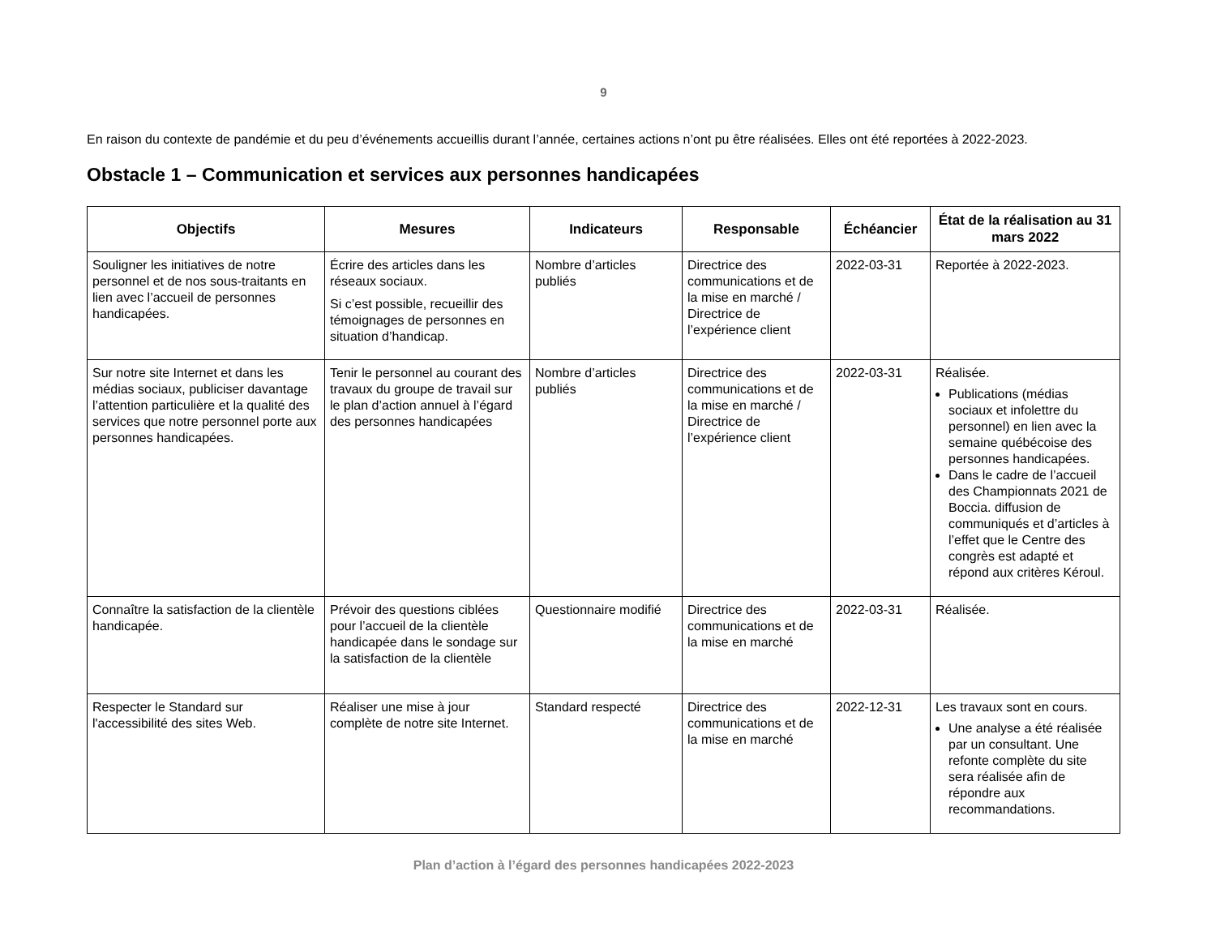9
En raison du contexte de pandémie et du peu d’événements accueillis durant l’année, certaines actions n’ont pu être réalisées. Elles ont été reportées à 2022-2023.
Obstacle 1 – Communication et services aux personnes handicapées
| Objectifs | Mesures | Indicateurs | Responsable | Échéancier | État de la réalisation au 31 mars 2022 |
| --- | --- | --- | --- | --- | --- |
| Souligner les initiatives de notre personnel et de nos sous-traitants en lien avec l’accueil de personnes handicapées. | Écrire des articles dans les réseaux sociaux. Si c’est possible, recueillir des témoignages de personnes en situation d’handicap. | Nombre d’articles publiés | Directrice des communications et de la mise en marché / Directrice de l’expérience client | 2022-03-31 | Reportée à 2022-2023. |
| Sur notre site Internet et dans les médias sociaux, publiciser davantage l’attention particulière et la qualité des services que notre personnel porte aux personnes handicapées. | Tenir le personnel au courant des travaux du groupe de travail sur le plan d’action annuel à l’égard des personnes handicapées | Nombre d’articles publiés | Directrice des communications et de la mise en marché / Directrice de l’expérience client | 2022-03-31 | Réalisée. Publications (médias sociaux et infolettre du personnel) en lien avec la semaine québécoise des personnes handicapées. Dans le cadre de l’accueil des Championnats 2021 de Boccia. diffusion de communiqués et d’articles à l’effet que le Centre des congrès est adapté et répond aux critères Kéroul. |
| Connaître la satisfaction de la clientèle handicapée. | Prévoir des questions ciblées pour l’accueil de la clientèle handicapée dans le sondage sur la satisfaction de la clientèle | Questionnaire modifié | Directrice des communications et de la mise en marché | 2022-03-31 | Réalisée. |
| Respecter le Standard sur l'accessibilité des sites Web. | Réaliser une mise à jour complète de notre site Internet. | Standard respecté | Directrice des communications et de la mise en marché | 2022-12-31 | Les travaux sont en cours. Une analyse a été réalisée par un consultant. Une refonte complète du site sera réalisée afin de répondre aux recommandations. |
Plan d’action à l’égard des personnes handicapées 2022-2023